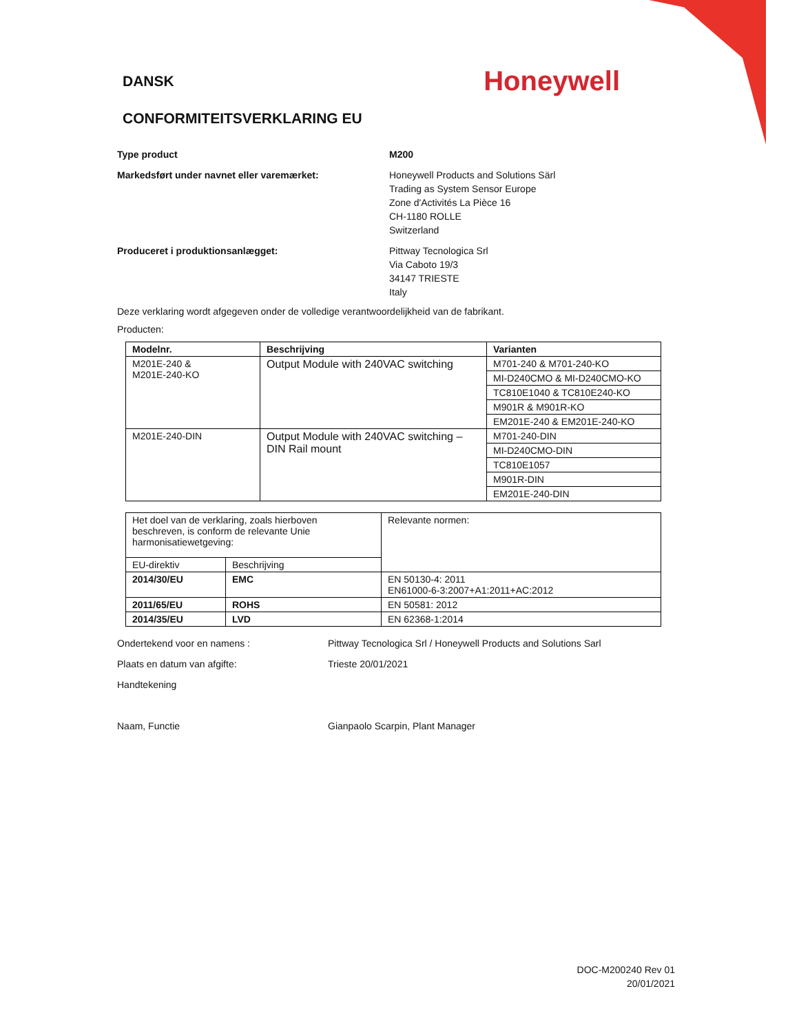DANSK
Honeywell
CONFORMITEITSVERKLARING EU
Type product M200
Markedsført under navnet eller varemærket: Honeywell Products and Solutions Särl
Trading as System Sensor Europe
Zone d'Activités La Pièce 16
CH-1180 ROLLE
Switzerland
Produceret i produktionsanlægget: Pittway Tecnologica Srl
Via Caboto 19/3
34147 TRIESTE
Italy
Deze verklaring wordt afgegeven onder de volledige verantwoordelijkheid van de fabrikant.
Producten:
| Modelnr. | Beschrijving | Varianten |
| --- | --- | --- |
| M201E-240 & M201E-240-KO | Output Module with 240VAC switching | M701-240 & M701-240-KO |
| | | MI-D240CMO & MI-D240CMO-KO |
| | | TC810E1040 & TC810E240-KO |
| | | M901R & M901R-KO |
| | | EM201E-240 & EM201E-240-KO |
| M201E-240-DIN | Output Module with 240VAC switching – DIN Rail mount | M701-240-DIN |
| | | MI-D240CMO-DIN |
| | | TC810E1057 |
| | | M901R-DIN |
| | | EM201E-240-DIN |
| Het doel van de verklaring, zoals hierboven beschreven, is conform de relevante Unie harmonisatiewetgeving: | | Relevante normen: |
| EU-direktiv | Beschrijving | |
| 2014/30/EU | EMC | EN 50130-4: 2011 EN61000-6-3:2007+A1:2011+AC:2012 |
| 2011/65/EU | ROHS | EN 50581: 2012 |
| 2014/35/EU | LVD | EN 62368-1:2014 |
Ondertekend voor en namens : Pittway Tecnologica Srl / Honeywell Products and Solutions Sarl
Plaats en datum van afgifte: Trieste 20/01/2021
Handtekening
Naam, Functie Gianpaolo Scarpin, Plant Manager
DOC-M200240 Rev 01
20/01/2021